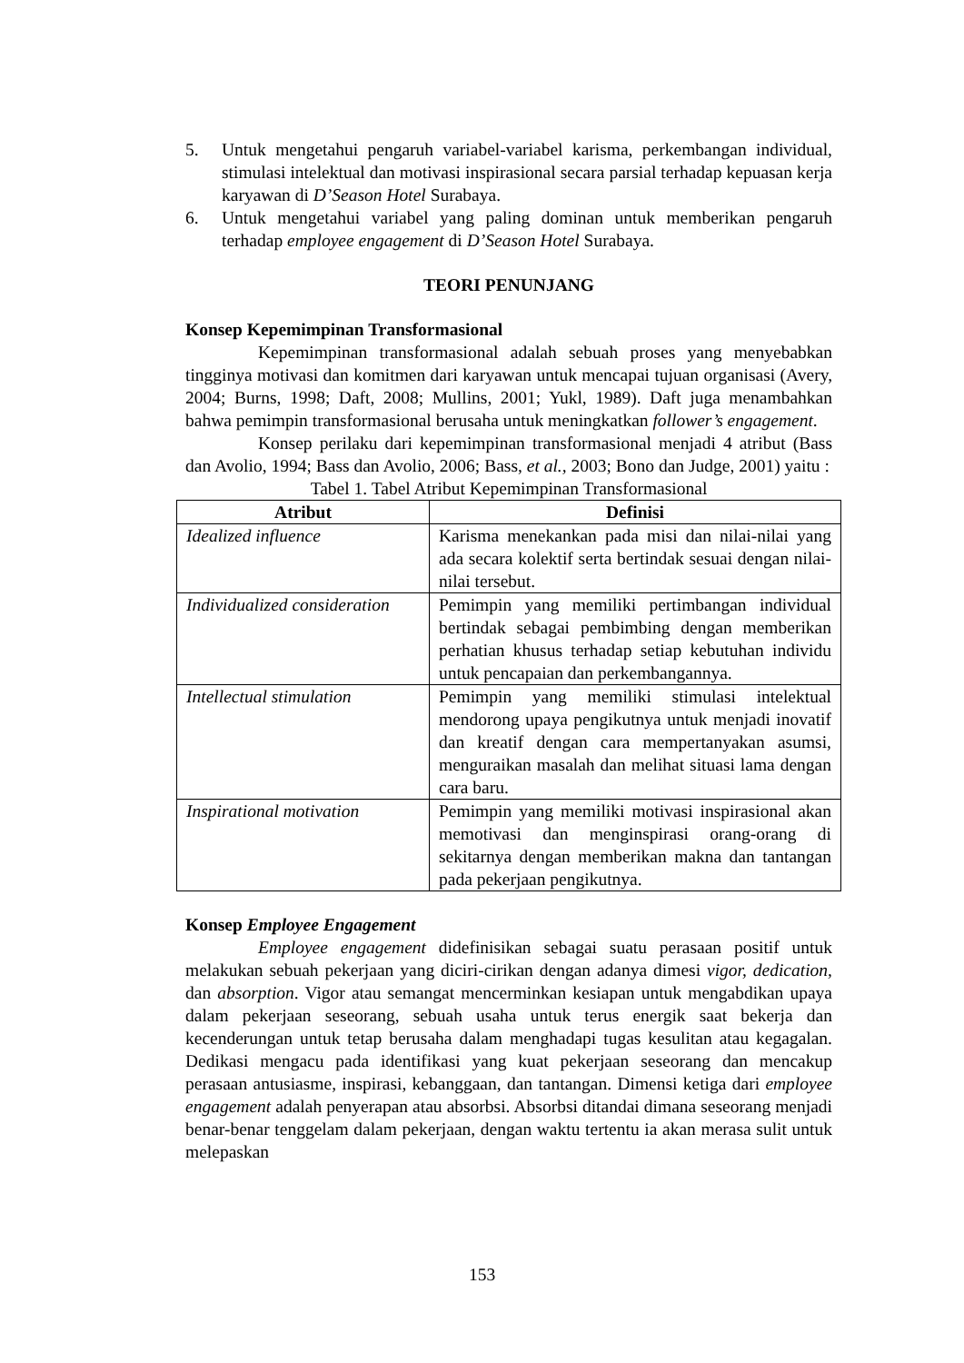5. Untuk mengetahui pengaruh variabel-variabel karisma, perkembangan individual, stimulasi intelektual dan motivasi inspirasional secara parsial terhadap kepuasan kerja karyawan di D’Season Hotel Surabaya.
6. Untuk mengetahui variabel yang paling dominan untuk memberikan pengaruh terhadap employee engagement di D’Season Hotel Surabaya.
TEORI PENUNJANG
Konsep Kepemimpinan Transformasional
Kepemimpinan transformasional adalah sebuah proses yang menyebabkan tingginya motivasi dan komitmen dari karyawan untuk mencapai tujuan organisasi (Avery, 2004; Burns, 1998; Daft, 2008; Mullins, 2001; Yukl, 1989). Daft juga menambahkan bahwa pemimpin transformasional berusaha untuk meningkatkan follower’s engagement.
Konsep perilaku dari kepemimpinan transformasional menjadi 4 atribut (Bass dan Avolio, 1994; Bass dan Avolio, 2006; Bass, et al., 2003; Bono dan Judge, 2001) yaitu :
Tabel 1. Tabel Atribut Kepemimpinan Transformasional
| Atribut | Definisi |
| --- | --- |
| Idealized influence | Karisma menekankan pada misi dan nilai-nilai yang ada secara kolektif serta bertindak sesuai dengan nilai-nilai tersebut. |
| Individualized consideration | Pemimpin yang memiliki pertimbangan individual bertindak sebagai pembimbing dengan memberikan perhatian khusus terhadap setiap kebutuhan individu untuk pencapaian dan perkembangannya. |
| Intellectual stimulation | Pemimpin yang memiliki stimulasi intelektual mendorong upaya pengikutnya untuk menjadi inovatif dan kreatif dengan cara mempertanyakan asumsi, menguraikan masalah dan melihat situasi lama dengan cara baru. |
| Inspirational motivation | Pemimpin yang memiliki motivasi inspirasional akan memotivasi dan menginspirasi orang-orang di sekitarnya dengan memberikan makna dan tantangan pada pekerjaan pengikutnya. |
Konsep Employee Engagement
Employee engagement didefinisikan sebagai suatu perasaan positif untuk melakukan sebuah pekerjaan yang diciri-cirikan dengan adanya dimesi vigor, dedication, dan absorption. Vigor atau semangat mencerminkan kesiapan untuk mengabdikan upaya dalam pekerjaan seseorang, sebuah usaha untuk terus energik saat bekerja dan kecenderungan untuk tetap berusaha dalam menghadapi tugas kesulitan atau kegagalan. Dedikasi mengacu pada identifikasi yang kuat pekerjaan seseorang dan mencakup perasaan antusiasme, inspirasi, kebanggaan, dan tantangan. Dimensi ketiga dari employee engagement adalah penyerapan atau absorbsi. Absorbsi ditandai dimana seseorang menjadi benar-benar tenggelam dalam pekerjaan, dengan waktu tertentu ia akan merasa sulit untuk melepaskan
153